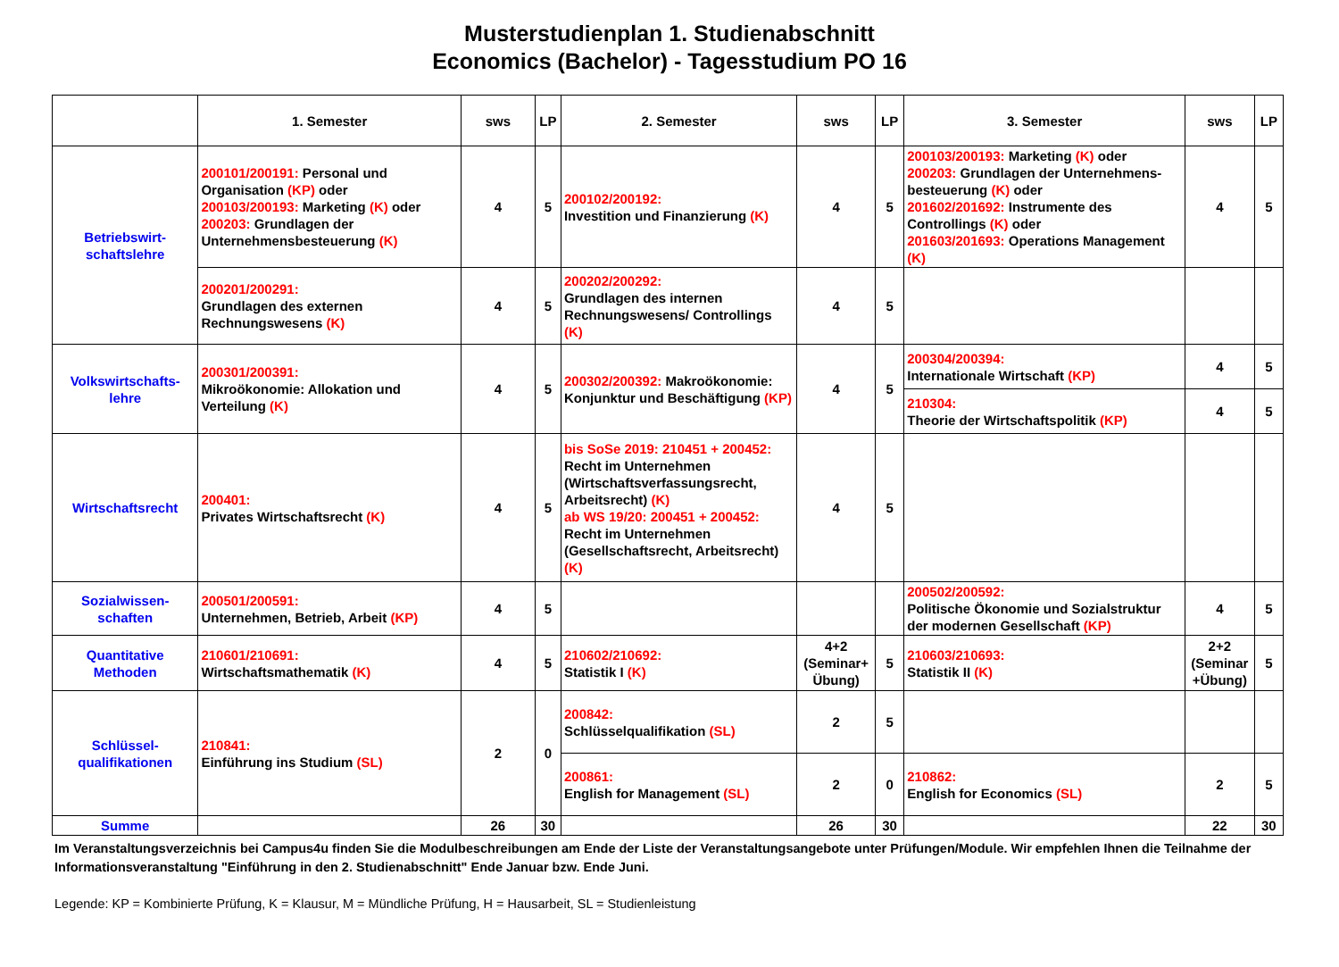Musterstudienplan 1. Studienabschnitt
Economics (Bachelor) - Tagesstudium PO 16
| | 1. Semester | sws | LP | 2. Semester | sws | LP | 3. Semester | sws | LP |
| --- | --- | --- | --- | --- | --- | --- | --- | --- | --- |
| Betriebswirt- schaftslehre | 200101/200191: Personal und Organisation (KP) oder 200103/200193: Marketing (K) oder 200203: Grundlagen der Unternehmensbesteuerung (K) | 4 | 5 | 200102/200192: Investition und Finanzierung (K) | 4 | 5 | 200103/200193: Marketing (K) oder 200203: Grundlagen der Unternehmens-besteuerung (K) oder 201602/201692: Instrumente des Controllings (K) oder 201603/201693: Operations Management (K) | 4 | 5 |
| | 200201/200291: Grundlagen des externen Rechnungswesens (K) | 4 | 5 | 200202/200292: Grundlagen des internen Rechnungswesens/ Controllings (K) | 4 | 5 | | | |
| Volkswirtschafts- lehre | 200301/200391: Mikroökonomie: Allokation und Verteilung (K) | 4 | 5 | 200302/200392: Makroökonomie: Konjunktur und Beschäftigung (KP) | 4 | 5 | 200304/200394: Internationale Wirtschaft (KP) | 4 | 5 |
| | | | | | | | 210304: Theorie der Wirtschaftspolitik (KP) | 4 | 5 |
| Wirtschaftsrecht | 200401: Privates Wirtschaftsrecht (K) | 4 | 5 | bis SoSe 2019: 210451 + 200452: Recht im Unternehmen (Wirtschaftsverfassungsrecht, Arbeitsrecht) (K) ab WS 19/20: 200451 + 200452: Recht im Unternehmen (Gesellschaftsrecht, Arbeitsrecht) (K) | 4 | 5 | | | |
| Sozialwissen- schaften | 200501/200591: Unternehmen, Betrieb, Arbeit (KP) | 4 | 5 | | | | 200502/200592: Politische Ökonomie und Sozialstruktur der modernen Gesellschaft (KP) | 4 | 5 |
| Quantitative Methoden | 210601/210691: Wirtschaftsmathematik (K) | 4 | 5 | 210602/210692: Statistik I (K) | 4+2 (Seminar+ Übung) | 5 | 210603/210693: Statistik II (K) | 2+2 (Seminar +Übung) | 5 |
| Schlüssel- qualifikationen | 210841: Einführung ins Studium (SL) | 2 | 0 | 200842: Schlüsselqualifikation (SL) | 2 | 5 | | | |
| | | | | 200861: English for Management (SL) | 2 | 0 | 210862: English for Economics (SL) | 2 | 5 |
| Summe | | 26 | 30 | | 26 | 30 | | 22 | 30 |
Im Veranstaltungsverzeichnis bei Campus4u finden Sie die Modulbeschreibungen am Ende der Liste der Veranstaltungsangebote unter Prüfungen/Module. Wir empfehlen Ihnen die Teilnahme der Informationsveranstaltung "Einführung in den 2. Studienabschnitt" Ende Januar bzw. Ende Juni.
Legende: KP = Kombinierte Prüfung, K = Klausur, M = Mündliche Prüfung, H = Hausarbeit, SL = Studienleistung